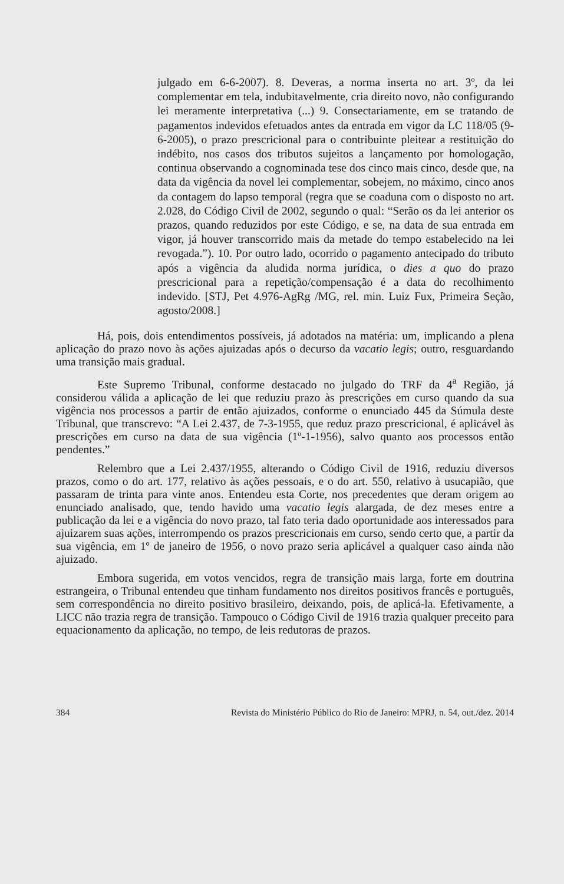julgado em 6-6-2007). 8. Deveras, a norma inserta no art. 3º, da lei complementar em tela, indubitavelmente, cria direito novo, não configurando lei meramente interpretativa (...) 9. Consectariamente, em se tratando de pagamentos indevidos efetuados antes da entrada em vigor da LC 118/05 (9-6-2005), o prazo prescricional para o contribuinte pleitear a restituição do indébito, nos casos dos tributos sujeitos a lançamento por homologação, continua observando a cognominada tese dos cinco mais cinco, desde que, na data da vigência da novel lei complementar, sobejem, no máximo, cinco anos da contagem do lapso temporal (regra que se coaduna com o disposto no art. 2.028, do Código Civil de 2002, segundo o qual: “Serão os da lei anterior os prazos, quando reduzidos por este Código, e se, na data de sua entrada em vigor, já houver transcorrido mais da metade do tempo estabelecido na lei revogada.”). 10. Por outro lado, ocorrido o pagamento antecipado do tributo após a vigência da aludida norma jurídica, o dies a quo do prazo prescricional para a repetição/compensação é a data do recolhimento indevido. [STJ, Pet 4.976-AgRg /MG, rel. min. Luiz Fux, Primeira Seção, agosto/2008.]
Há, pois, dois entendimentos possíveis, já adotados na matéria: um, implicando a plena aplicação do prazo novo às ações ajuizadas após o decurso da vacatio legis; outro, resguardando uma transição mais gradual.
Este Supremo Tribunal, conforme destacado no julgado do TRF da 4<sup>a</sup> Região, já considerou válida a aplicação de lei que reduziu prazo às prescrições em curso quando da sua vigência nos processos a partir de então ajuizados, conforme o enunciado 445 da Súmula deste Tribunal, que transcrevo: “A Lei 2.437, de 7-3-1955, que reduz prazo prescricional, é aplicável às prescrições em curso na data de sua vigência (1º-1-1956), salvo quanto aos processos então pendentes.”
Relembro que a Lei 2.437/1955, alterando o Código Civil de 1916, reduziu diversos prazos, como o do art. 177, relativo às ações pessoais, e o do art. 550, relativo à usucapião, que passaram de trinta para vinte anos. Entendeu esta Corte, nos precedentes que deram origem ao enunciado analisado, que, tendo havido uma vacatio legis alargada, de dez meses entre a publicação da lei e a vigência do novo prazo, tal fato teria dado oportunidade aos interessados para ajuizarem suas ações, interrompendo os prazos prescricionais em curso, sendo certo que, a partir da sua vigência, em 1º de janeiro de 1956, o novo prazo seria aplicável a qualquer caso ainda não ajuizado.
Embora sugerida, em votos vencidos, regra de transição mais larga, forte em doutrina estrangeira, o Tribunal entendeu que tinham fundamento nos direitos positivos francês e português, sem correspondência no direito positivo brasileiro, deixando, pois, de aplicá-la. Efetivamente, a LICC não trazia regra de transição. Tampouco o Código Civil de 1916 trazia qualquer preceito para equacionamento da aplicação, no tempo, de leis redutoras de prazos.
384 Revista do Ministério Público do Rio de Janeiro: MPRJ, n. 54, out./dez. 2014